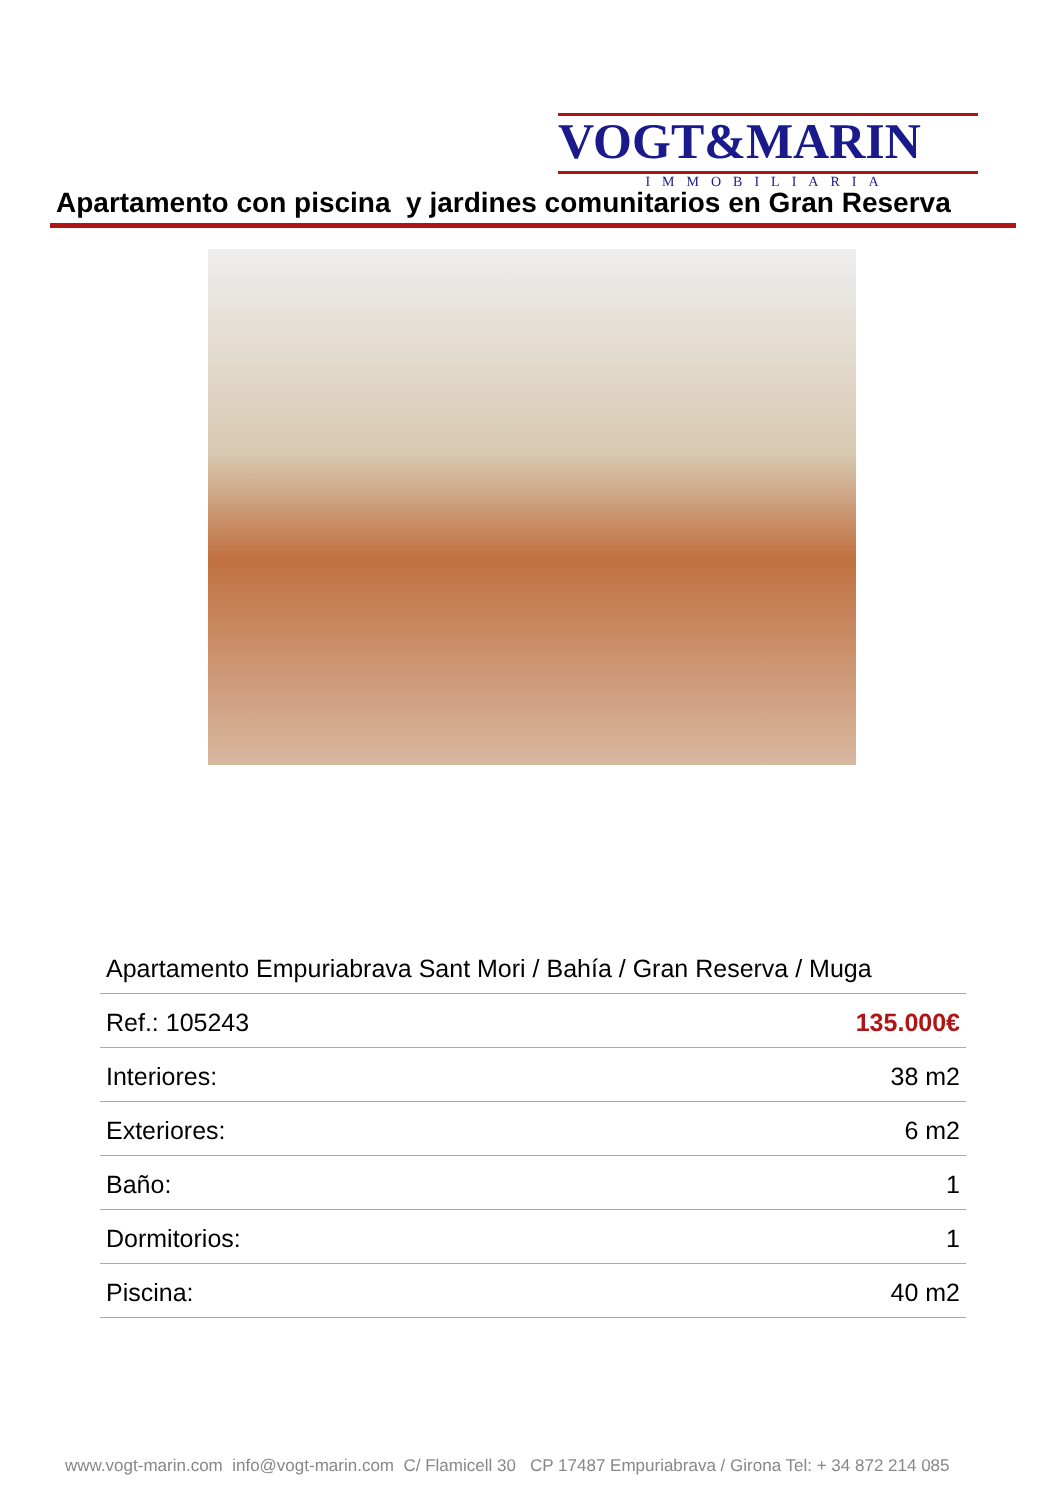VOGT&MARIN
IMMOBILIARIA
Apartamento con piscina y jardines comunitarios en Gran Reserva
| Apartamento Empuriabrava Sant Mori / Bahía / Gran Reserva / Muga | |
| Ref.: 105243 | 135.000€ |
| Interiores: | 38 m2 |
| Exteriores: | 6 m2 |
| Baño: | 1 |
| Dormitorios: | 1 |
| Piscina: | 40 m2 |
www.vogt-marin.com info@vogt-marin.com C/ Flamicell 30 CP 17487 Empuriabrava / Girona Tel: + 34 872 214 085